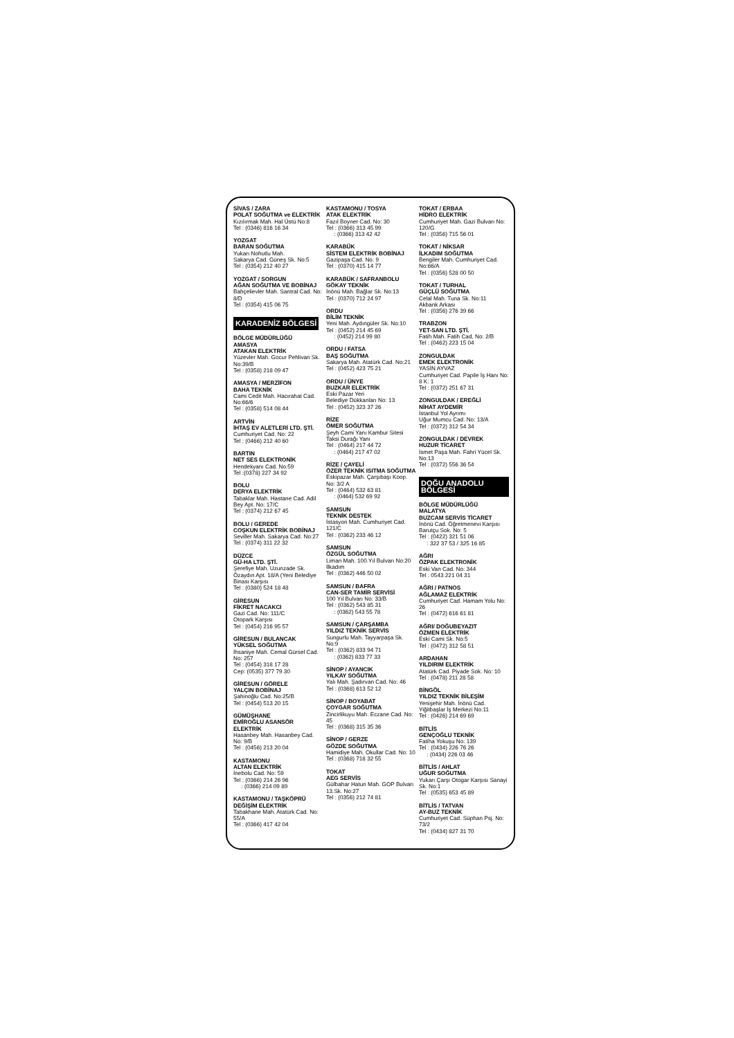SİVAS / ZARA
POLAT SOĞUTMA ve ELEKTRİK
Kızılırmak Mah. Hal Üstü No:8
Tel : (0346) 816 16 34
YOZGAT
BARAN SOĞUTMA
Yukarı Nohutlu Mah.
Sakarya Cad. Güneş Sk. No:5
Tel : (0354) 212 40 27
YOZGAT / SORGUN
AĞAN SOĞUTMA VE BOBİNAJ
Bahçelievler Mah. Santral Cad. No: 8/D
Tel : (0354) 415 06 75
KARADENİZ BÖLGESİ
BÖLGE MÜDÜRLÜĞÜ
AMASYA
ATAKAN ELEKTRİK
Yüzevler Mah. Gocur Pehlivan Sk. No:39/B
Tel : (0358) 218 09 47
AMASYA / MERZİFON
BAHA TEKNİK
Cami Cedit Mah. Hacırahat Cad. No:66/6
Tel : (0358) 514 08 44
ARTVİN
İHTAŞ EV ALETLERİ LTD. ŞTİ.
Cumhuriyet Cad. No: 22
Tel : (0466) 212 40 60
BARTIN
NET SES ELEKTRONİK
Hendekyanı Cad. No:59
Tel :(0378) 227 34 92
BOLU
DERYA ELEKTRİK
Tabaklar Mah. Hastane Cad. Adil Bey Apt. No: 17/C
Tel : (0374) 212 67 45
BOLU / GEREDE
COŞKUN ELEKTRİK BOBİNAJ
Seviller Mah. Sakarya Cad. No:27
Tel : (0374) 311 22 32
DÜZCE
GÜ-HA LTD. ŞTİ.
Şerefiye Mah. Uzunzade Sk. Özaydın Apt. 18/A (Yeni Belediye Binası Karşısı
Tel : (0380) 524 18 48
GİRESUN
FİKRET NACAKCI
Gazi Cad. No: 111/C
Otopark Karşısı
Tel : (0454) 216 95 57
GİRESUN / BULANCAK
YÜKSEL SOĞUTMA
İhsaniye Mah. Cemal Gürsel Cad. No: 257
Tel : (0454) 318 17 28
Cep: (0535) 377 79 30
GİRESUN / GÖRELE
YALÇIN BOBİNAJ
Şahinoğlu Cad. No:25/B
Tel : (0454) 513 20 15
GÜMÜŞHANE
EMİROĞLU ASANSÖR ELEKTRİK
Hasanbey Mah. Hasanbey Cad. No: 9/B
Tel : (0456) 213 20 04
KASTAMONU
ALTAN ELEKTRİK
İnebolu Cad. No: 59
Tel : (0366) 214 26 96
: (0366) 214 09 89
KASTAMONU / TAŞKÖPRÜ
DEĞİŞİM ELEKTRİK
Tabakhane Mah. Atatürk Cad. No: 55/A
Tel : (0366) 417 42 04
KASTAMONU / TOSYA
ATAK ELEKTRİK
Fazıl Boyner Cad. No: 30
Tel : (0366) 313 45 99
: (0366) 313 42 42
KARABÜK
SİSTEM ELEKTRİK BOBİNAJ
Gazipaşa Cad. No: 9
Tel : (0370) 415 14 77
KARABÜK / SAFRANBOLU
GÖKAY TEKNİK
İnönü Mah. Bağlar Sk. No:13
Tel : (0370) 712 24 97
ORDU
BİLİM TEKNİK
Yeni Mah. Aydıngüler Sk. No:10
Tel : (0452) 214 45 69
: (0452) 214 99 80
ORDU / FATSA
BAŞ SOĞUTMA
Sakarya Mah. Atatürk Cad. No:21
Tel : (0452) 423 75 21
ORDU / ÜNYE
BUZKAR ELEKTRİK
Eski Pazar Yeri
Belediye Dükkanları No: 13
Tel : (0452) 323 37 26
RİZE
ÖMER SOĞUTMA
Şeyh Cami Yanı Kambur Sitesi Taksi Durağı Yanı
Tel : (0464) 217 44 72
: (0464) 217 47 02
RİZE / ÇAYELİ
ÖZER TEKNİK ISITMA SOĞUTMA
Eskipazar Mah. Çarşıbaşı Koop. No: 3/2 A
Tel : (0464) 532 63 81
: (0464) 532 69 92
SAMSUN
TEKNİK DESTEK
İstasyon Mah. Cumhuriyet Cad. 121/C
Tel : (0362) 233 46 12
SAMSUN
ÖZGÜL SOĞUTMA
Liman Mah. 100.Yıl Bulvarı No:20 İlkadım
Tel : (0362) 446 50 02
SAMSUN / BAFRA
CAN-SER TAMİR SERVİSİ
100 Yıl Bulvarı No: 33/B
Tel : (0362) 543 85 31
: (0362) 543 55 78
SAMSUN / ÇARŞAMBA
YILDIZ TEKNİK SERVİS
Sungurlu Mah. Tayyarpaşa Sk. No:9
Tel : (0362) 833 94 71
: (0362) 833 77 33
SİNOP / AYANCIK
YILKAY SOĞUTMA
Yalı Mah. Şadırvan Cad. No: 46
Tel : (0368) 613 52 12
SİNOP / BOYABAT
ÇOYGAR SOĞUTMA
Zincirlikuyu Mah. Eczane Cad. No: 45
Tel : (0368) 315 35 36
SİNOP / GERZE
GÖZDE SOĞUTMA
Hamidiye Mah. Okullar Cad. No: 10
Tel : (0368) 718 32 55
TOKAT
AEG SERVİS
Gülbahar Hatun Mah. GOP Bulvarı 13.Sk. No:27
Tel : (0356) 212 74 81
TOKAT / ERBAA
HİDRO ELEKTRİK
Cumhuriyet Mah. Gazi Bulvarı No: 120/G
Tel : (0356) 715 56 01
TOKAT / NİKSAR
İLKADIM SOĞUTMA
Bengiler Mah. Cumhuriyet Cad. No:66/A
Tel : (0356) 528 00 50
TOKAT / TURHAL
GÜÇLÜ SOĞUTMA
Celal Mah. Tuna Sk. No:11
Akbank Arkası
Tel : (0356) 276 39 66
TRABZON
YET-SAN LTD. ŞTİ.
Fatih Mah. Fatih Cad, No: 2/B
Tel : (0462) 223 15 04
ZONGULDAK
EMEK ELEKTRONİK
YASİN AYVAZ
Cumhuriyet Cad. Papile İş Hanı No: 8 K: 1
Tel : (0372) 251 67 31
ZONGULDAK / EREĞLİ
NİHAT AYDEMİR
İstanbul Yol Ayrımı
Uğur Mumcu Cad. No: 13/A
Tel : (0372) 312 54 34
ZONGULDAK / DEVREK
HUZUR TİCARET
İsmet Paşa Mah. Fahri Yücel Sk. No:13
Tel : (0372) 556 36 54
DOĞU ANADOLU BÖLGESİ
BÖLGE MÜDÜRLÜĞÜ
MALATYA
BUZCAM SERVİS TİCARET
İnönü Cad. Öğretmenevi Karşısı Barutçu Sok. No: 5
Tel : (0422) 321 51 06
: 322 37 53 / 325 16 85
AĞRI
ÖZPAK ELEKTRONİK
Eski Van Cad. No: 344
Tel : 0543 221 04 31
AĞRI / PATNOS
AĞLAMAZ ELEKTRİK
Cumhuriyet Cad. Hamam Yolu No: 26
Tel : (0472) 616 61 81
AĞRI/ DOĞUBEYAZIT
ÖZMEN ELEKTRİK
Eski Cami Sk. No:5
Tel : (0472) 312 58 51
ARDAHAN
YILDIRIM ELEKTRİK
Atatürk Cad. Piyade Sok. No: 10
Tel : (0478) 211 28 58
BİNGÖL
YILDIZ TEKNİK BİLEŞİM
Yenişehir Mah. İnönü Cad. Yiğitbaşlar İş Merkezi No:11
Tel : (0426) 214 69 69
BİTLİS
GENÇOĞLU TEKNİK
Fatiha Yokuşu No: 139
Tel : (0434) 226 76 26
: (0434) 226 03 46
BİTLİS / AHLAT
UĞUR SOĞUTMA
Yukarı Çarşı Otogar Karşısı Sanayi Sk. No:1
Tel : (0535) 653 45 89
BİTLİS / TATVAN
AY-BUZ TEKNİK
Cumhuriyet Cad. Süphan Psj. No: 73/2
Tel : (0434) 827 31 70